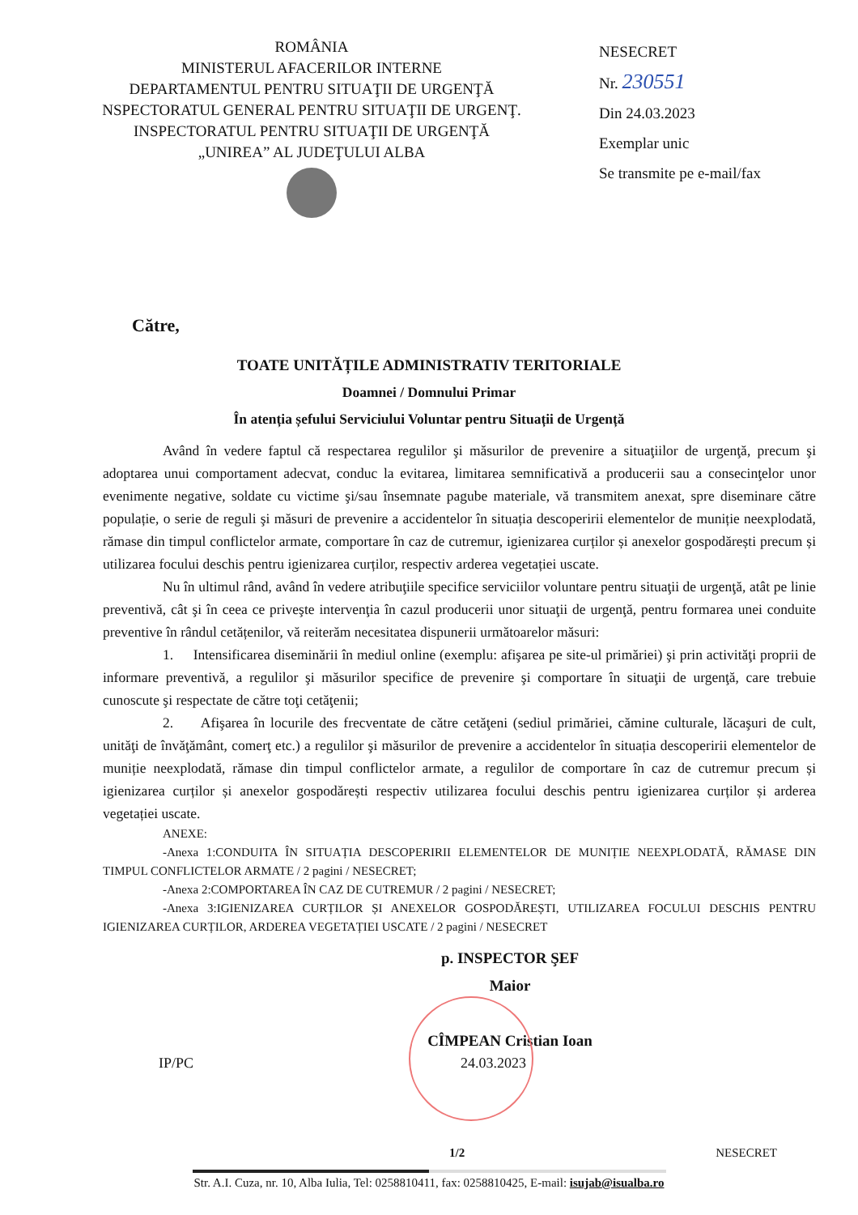ROMÂNIA
MINISTERUL AFACERILOR INTERNE
DEPARTAMENTUL PENTRU SITUAŢII DE URGENŢĂ
NSPECTORATUL GENERAL PENTRU SITUAŢII DE URGENŢ.
INSPECTORATUL PENTRU SITUAŢII DE URGENŢĂ
„UNIREA” AL JUDEŢULUI ALBA
NESECRET
Nr. 230551
Din 24.03.2023
Exemplar unic
Se transmite pe e-mail/fax
Către,
TOATE UNITĂȚILE ADMINISTRATIV TERITORIALE
Doamnei / Domnului Primar
În atenția șefului Serviciului Voluntar pentru Situații de Urgență
Având în vedere faptul că respectarea regulilor şi măsurilor de prevenire a situaţiilor de urgenţă, precum şi adoptarea unui comportament adecvat, conduc la evitarea, limitarea semnificativă a producerii sau a consecinţelor unor evenimente negative, soldate cu victime şi/sau însemnate pagube materiale, vă transmitem anexat, spre diseminare către populație, o serie de reguli şi măsuri de prevenire a accidentelor în situația descoperirii elementelor de muniție neexplodată, rămase din timpul conflictelor armate, comportare în caz de cutremur, igienizarea curților și anexelor gospodărești precum și utilizarea focului deschis pentru igienizarea curților, respectiv arderea vegetației uscate.
Nu în ultimul rând, având în vedere atribuţiile specifice serviciilor voluntare pentru situaţii de urgenţă, atât pe linie preventivă, cât şi în ceea ce priveşte intervenţia în cazul producerii unor situaţii de urgenţă, pentru formarea unei conduite preventive în rândul cetățenilor, vă reiterăm necesitatea dispunerii următoarelor măsuri:
1. Intensificarea diseminării în mediul online (exemplu: afişarea pe site-ul primăriei) şi prin activităţi proprii de informare preventivă, a regulilor şi măsurilor specifice de prevenire şi comportare în situaţii de urgenţă, care trebuie cunoscute şi respectate de către toţi cetăţenii;
2. Afişarea în locurile des frecventate de către cetăţeni (sediul primăriei, cămine culturale, lăcaşuri de cult, unităţi de învăţământ, comerţ etc.) a regulilor şi măsurilor de prevenire a accidentelor în situația descoperirii elementelor de muniție neexplodată, rămase din timpul conflictelor armate, a regulilor de comportare în caz de cutremur precum și igienizarea curților și anexelor gospodărești respectiv utilizarea focului deschis pentru igienizarea curților și arderea vegetației uscate.
ANEXE:
-Anexa 1:CONDUITA ÎN SITUAȚIA DESCOPERIRII ELEMENTELOR DE MUNIȚIE NEEXPLODATĂ, RĂMASE DIN TIMPUL CONFLICTELOR ARMATE / 2 pagini / NESECRET;
-Anexa 2:COMPORTAREA ÎN CAZ DE CUTREMUR / 2 pagini / NESECRET;
-Anexa 3:IGIENIZAREA CURȚILOR ȘI ANEXELOR GOSPODĂREȘTI, UTILIZAREA FOCULUI DESCHIS PENTRU IGIENIZAREA CURȚILOR, ARDEREA VEGETAȚIEI USCATE / 2 pagini / NESECRET
p. INSPECTOR ŞEF
Maior
CÎMPEAN Cristian Ioan
IP/PC 24.03.2023
1/2 NESECRET
Str. A.I. Cuza, nr. 10, Alba Iulia, Tel: 0258810411, fax: 0258810425, E-mail: isujab@isualba.ro